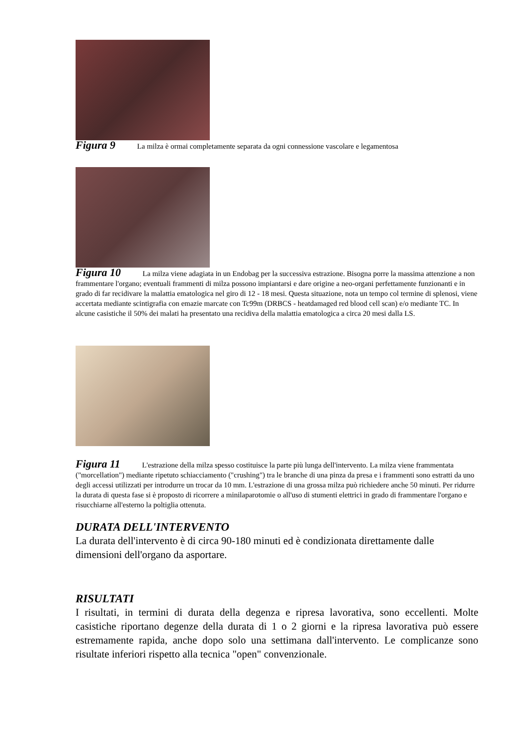Figura 9 La milza è ormai completamente separata da ogni connessione vascolare e legamentosa
Figura 10 La milza viene adagiata in un Endobag per la successiva estrazione. Bisogna porre la massima attenzione a non frammentare l'organo; eventuali frammenti di milza possono impiantarsi e dare origine a neo-organi perfettamente funzionanti e in grado di far recidivare la malattia ematologica nel giro di 12 - 18 mesi. Questa situazione, nota un tempo col termine di splenosi, viene accertata mediante scintigrafia con emazie marcate con Tc99m (DRBCS - heatdamaged red blood cell scan) e/o mediante TC. In alcune casistiche il 50% dei malati ha presentato una recidiva della malattia ematologica a circa 20 mesi dalla LS.
Figura 11 L'estrazione della milza spesso costituisce la parte più lunga dell'intervento. La milza viene frammentata ("morcellation") mediante ripetuto schiacciamento ("crushing") tra le branche di una pinza da presa e i frammenti sono estratti da uno degli accessi utilizzati per introdurre un trocar da 10 mm. L'estrazione di una grossa milza può richiedere anche 50 minuti. Per ridurre la durata di questa fase si è proposto di ricorrere a minilaparotomie o all'uso di stumenti elettrici in grado di frammentare l'organo e risucchiarne all'esterno la poltiglia ottenuta.
DURATA DELL'INTERVENTO
La durata dell'intervento è di circa 90-180 minuti ed è condizionata direttamente dalle dimensioni dell'organo da asportare.
RISULTATI
I risultati, in termini di durata della degenza e ripresa lavorativa, sono eccellenti. Molte casistiche riportano degenze della durata di 1 o 2 giorni e la ripresa lavorativa può essere estremamente rapida, anche dopo solo una settimana dall'intervento. Le complicanze sono risultate inferiori rispetto alla tecnica "open" convenzionale.